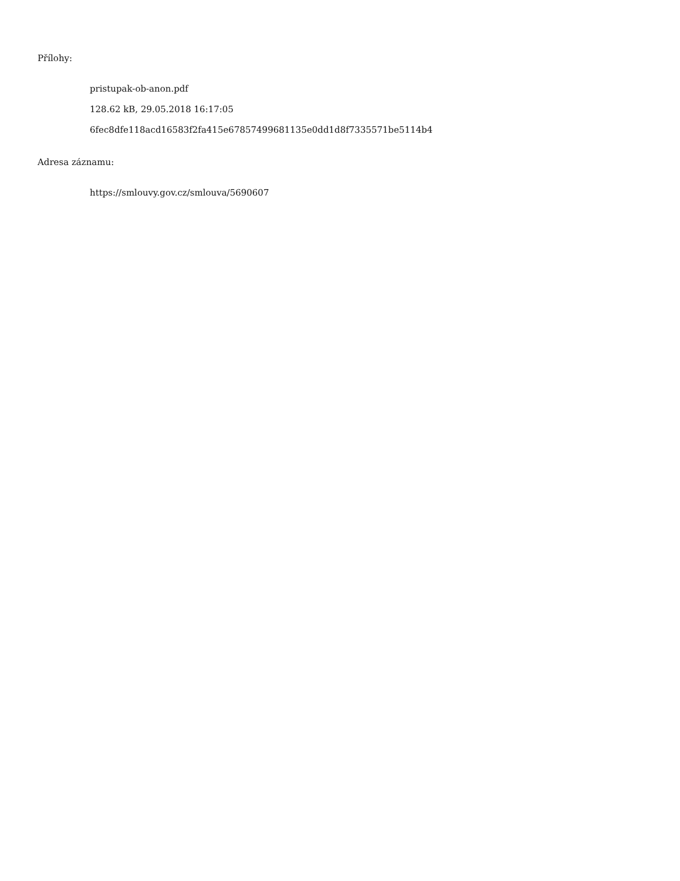Přílohy:
pristupak-ob-anon.pdf
128.62 kB, 29.05.2018 16:17:05
6fec8dfe118acd16583f2fa415e67857499681135e0dd1d8f7335571be5114b4
Adresa záznamu:
https://smlouvy.gov.cz/smlouva/5690607